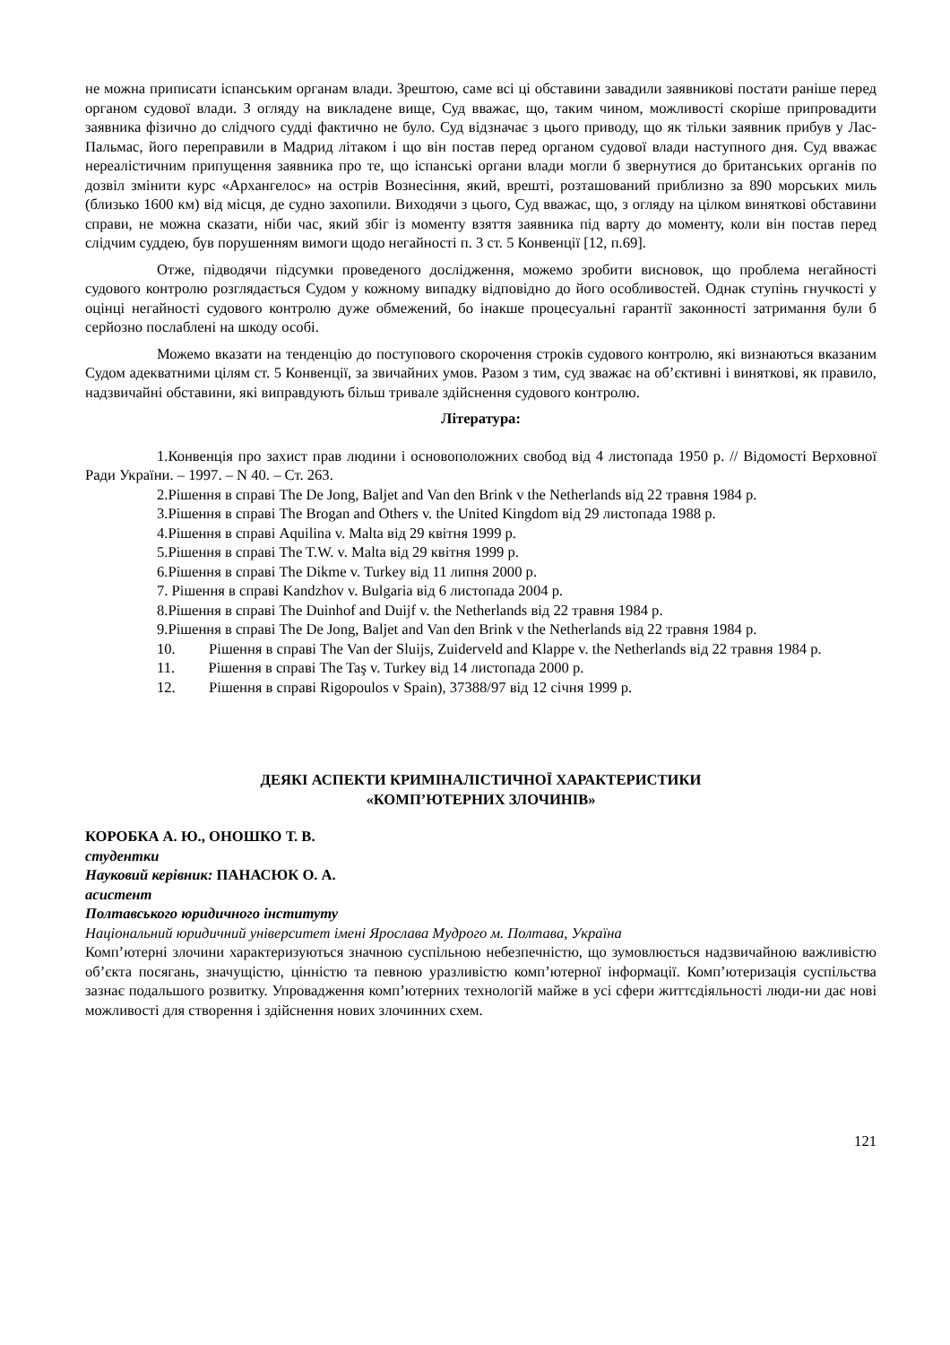не можна приписати іспанським органам влади. Зрештою, саме всі ці обставини завадили заявникові постати раніше перед органом судової влади. З огляду на викладене вище, Суд вважає, що, таким чином, можливості скоріше припровадити заявника фізично до слідчого судді фактично не було. Суд відзначає з цього приводу, що як тільки заявник прибув у Лас-Пальмас, його переправили в Мадрид літаком і що він постав перед органом судової влади наступного дня. Суд вважає нереалістичним припущення заявника про те, що іспанські органи влади могли б звернутися до британських органів по дозвіл змінити курс «Архангелос» на острів Вознесіння, який, врешті, розташований приблизно за 890 морських миль (близько 1600 км) від місця, де судно захопили. Виходячи з цього, Суд вважає, що, з огляду на цілком виняткові обставини справи, не можна сказати, ніби час, який збіг із моменту взяття заявника під варту до моменту, коли він постав перед слідчим суддею, був порушенням вимоги щодо негайності п. 3 ст. 5 Конвенції [12, п.69].
Отже, підводячи підсумки проведеного дослідження, можемо зробити висновок, що проблема негайності судового контролю розглядається Судом у кожному випадку відповідно до його особливостей. Однак ступінь гнучкості у оцінці негайності судового контролю дуже обмежений, бо інакше процесуальні гарантії законності затримання були б серйозно послаблені на шкоду особі.
Можемо вказати на тенденцію до поступового скорочення строків судового контролю, які визнаються вказаним Судом адекватними цілям ст. 5 Конвенції, за звичайних умов. Разом з тим, суд зважає на об’єктивні і виняткові, як правило, надзвичайні обставини, які виправдують більш тривале здійснення судового контролю.
Література:
1.Конвенція про захист прав людини і основоположних свобод від 4 листопада 1950 р. // Відомості Верховної Ради України. – 1997. – N 40. – Ст. 263.
2.Рішення в справі The De Jong, Baljet and Van den Brink v the Netherlands від 22 травня 1984 р.
3.Рішення в справі The Brogan and Others v. the United Kingdom від 29 листопада 1988 р.
4.Рішення в справі Aquilina v. Malta від 29 квітня 1999 р.
5.Рішення в справі The T.W. v. Malta від 29 квітня 1999 р.
6.Рішення в справі The Dikme v. Turkey від 11 липня 2000 р.
7. Рішення в справі Kandzhov v. Bulgaria від 6 листопада 2004 р.
8.Рішення в справі The Duinhof and Duijf v. the Netherlands від 22 травня 1984 р.
9.Рішення в справі The De Jong, Baljet and Van den Brink v the Netherlands від 22 травня 1984 р.
10. Рішення в справі The Van der Sluijs, Zuiderveld and Klappe v. the Netherlands від 22 травня 1984 р.
11. Рішення в справі The Taş v. Turkey від 14 листопада 2000 р.
12. Рішення в справі Rigopoulos v Spain), 37388/97 від 12 січня 1999 р.
ДЕЯКІ АСПЕКТИ КРИМІНАЛІСТИЧНОЇ ХАРАКТЕРИСТИКИ
«КОМП’ЮТЕРНИХ ЗЛОЧИНІВ»
КОРОБКА А. Ю., ОНОШКО Т. В.
студентки
Науковий керівник: ПАНАСЮК О. А.
асистент
Полтавського юридичного інституту
Національний юридичний університет імені Ярослава Мудрого м. Полтава, Україна
Комп’ютерні злочини характеризуються значною суспільною небезпечністю, що зумовлюється надзвичайною важливістю об’єкта посягань, значущістю, цінністю та певною уразливістю комп’ютерної інформації. Комп’ютеризація суспільства зазнає подальшого розвитку. Упровадження комп’ютерних технологій майже в усі сфери життєдіяльності люди-ни дає нові можливості для створення і здійснення нових злочинних схем.
121